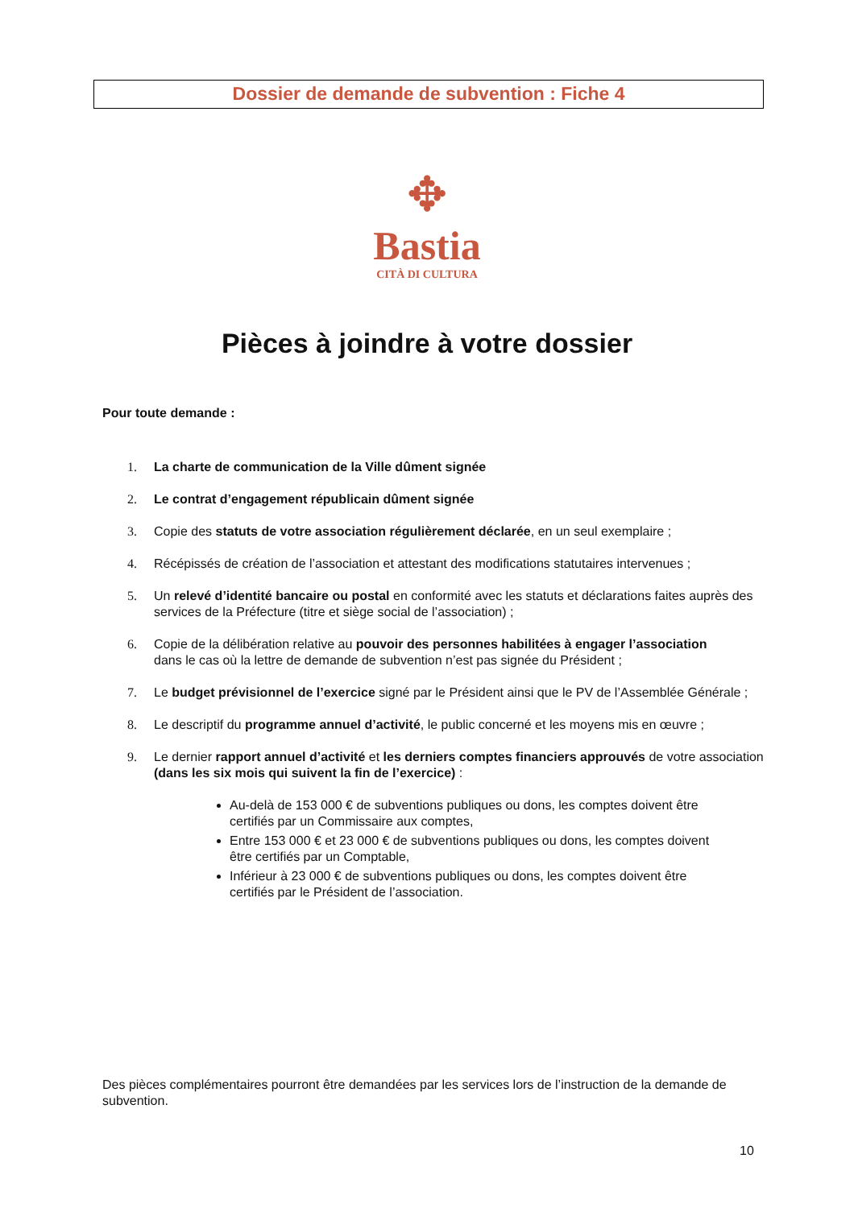Dossier de demande de subvention : Fiche 4
✥
Bastia
CITÀ DI CULTURA
Pièces à joindre à votre dossier
Pour toute demande :
1. La charte de communication de la Ville dûment signée
2. Le contrat d’engagement républicain dûment signée
3. Copie des statuts de votre association régulièrement déclarée, en un seul exemplaire ;
4. Récépissés de création de l’association et attestant des modifications statutaires intervenues ;
5. Un relevé d’identité bancaire ou postal en conformité avec les statuts et déclarations faites auprès des services de la Préfecture (titre et siège social de l’association) ;
6. Copie de la délibération relative au pouvoir des personnes habilitées à engager l’association
dans le cas où la lettre de demande de subvention n’est pas signée du Président ;
7. Le budget prévisionnel de l’exercice signé par le Président ainsi que le PV de l’Assemblée Générale ;
8. Le descriptif du programme annuel d’activité, le public concerné et les moyens mis en œuvre ;
9. Le dernier rapport annuel d’activité et les derniers comptes financiers approuvés de votre association (dans les six mois qui suivent la fin de l’exercice) :
Au-delà de 153 000 € de subventions publiques ou dons, les comptes doivent être certifiés par un Commissaire aux comptes,
Entre 153 000 € et 23 000 € de subventions publiques ou dons, les comptes doivent être certifiés par un Comptable,
Inférieur à 23 000 € de subventions publiques ou dons, les comptes doivent être certifiés par le Président de l’association.
Des pièces complémentaires pourront être demandées par les services lors de l’instruction de la demande de subvention.
10